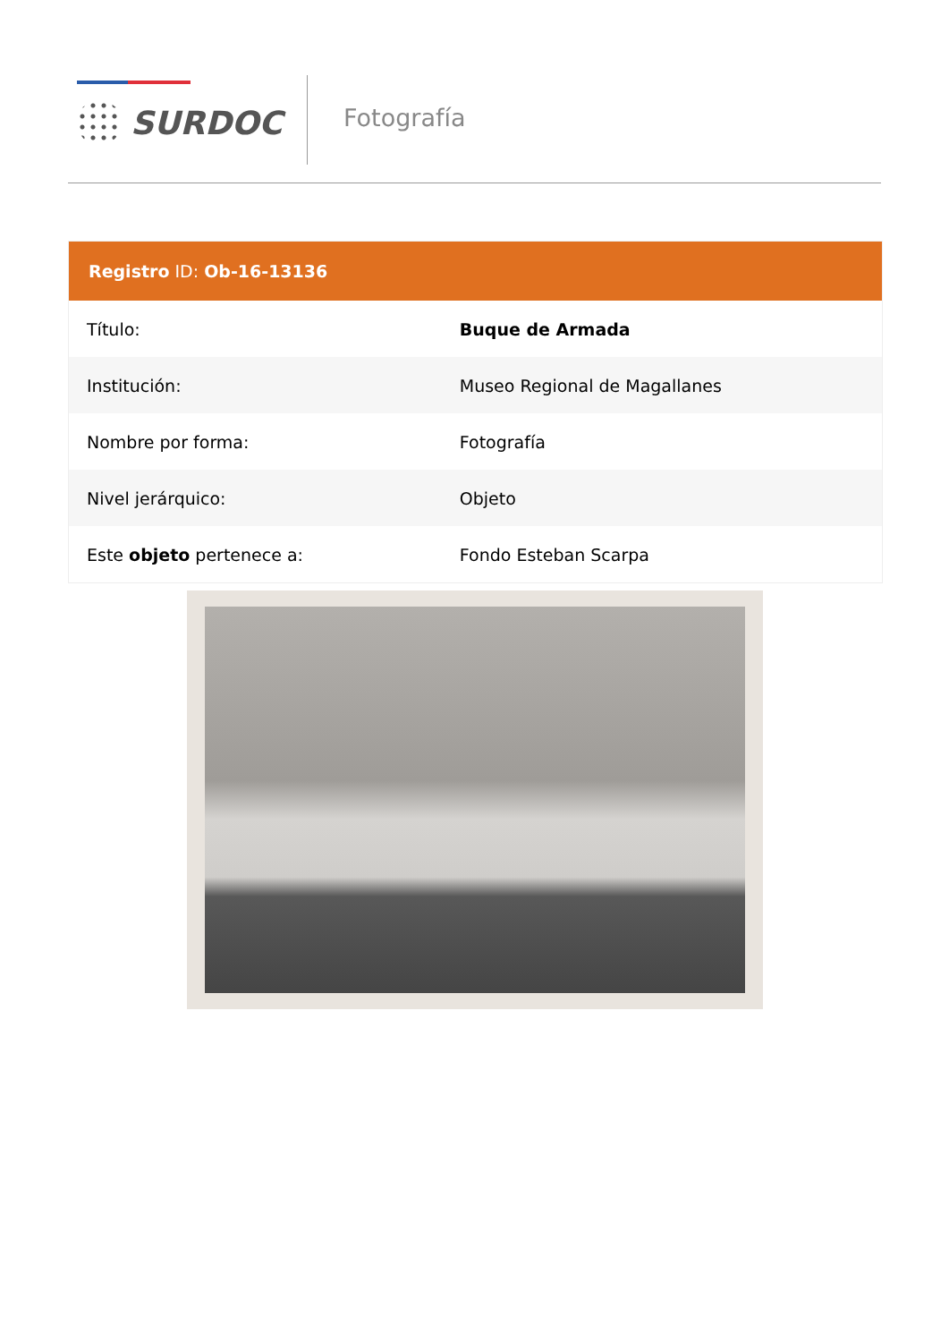SURDOC Fotografía
| Registro ID: Ob-16-13136 | |
| --- | --- |
| Título: | Buque de Armada |
| Institución: | Museo Regional de Magallanes |
| Nombre por forma: | Fotografía |
| Nivel jerárquico: | Objeto |
| Este objeto pertenece a: | Fondo Esteban Scarpa |